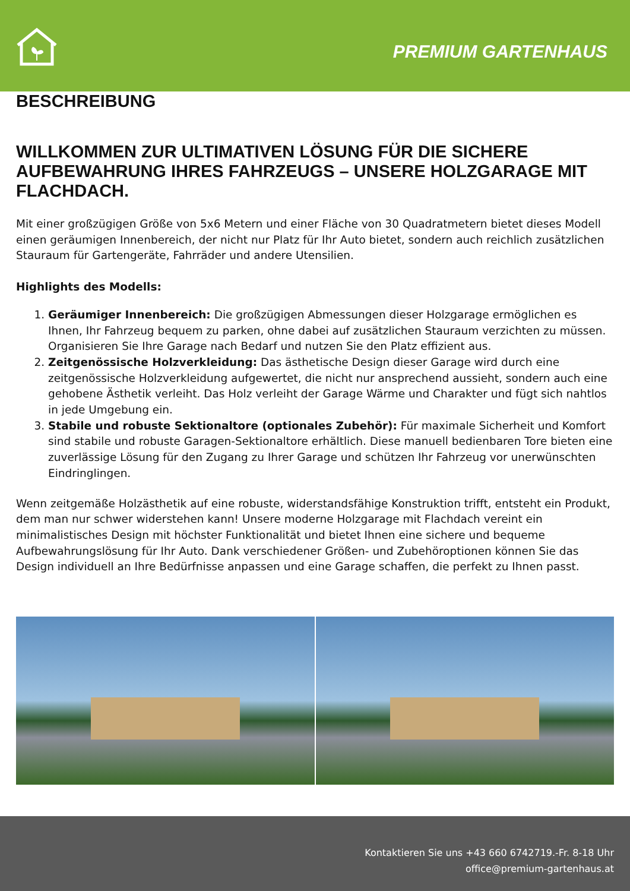PREMIUM GARTENHAUS
BESCHREIBUNG
WILLKOMMEN ZUR ULTIMATIVEN LÖSUNG FÜR DIE SICHERE AUFBEWAHRUNG IHRES FAHRZEUGS – UNSERE HOLZGARAGE MIT FLACHDACH.
Mit einer großzügigen Größe von 5x6 Metern und einer Fläche von 30 Quadratmetern bietet dieses Modell einen geräumigen Innenbereich, der nicht nur Platz für Ihr Auto bietet, sondern auch reichlich zusätzlichen Stauraum für Gartengeräte, Fahrräder und andere Utensilien.
Highlights des Modells:
1. Geräumiger Innenbereich: Die großzügigen Abmessungen dieser Holzgarage ermöglichen es Ihnen, Ihr Fahrzeug bequem zu parken, ohne dabei auf zusätzlichen Stauraum verzichten zu müssen. Organisieren Sie Ihre Garage nach Bedarf und nutzen Sie den Platz effizient aus.
2. Zeitgenössische Holzverkleidung: Das ästhetische Design dieser Garage wird durch eine zeitgenössische Holzverkleidung aufgewertet, die nicht nur ansprechend aussieht, sondern auch eine gehobene Ästhetik verleiht. Das Holz verleiht der Garage Wärme und Charakter und fügt sich nahtlos in jede Umgebung ein.
3. Stabile und robuste Sektionaltore (optionales Zubehör): Für maximale Sicherheit und Komfort sind stabile und robuste Garagen-Sektionaltore erhältlich. Diese manuell bedienbaren Tore bieten eine zuverlässige Lösung für den Zugang zu Ihrer Garage und schützen Ihr Fahrzeug vor unerwünschten Eindringlingen.
Wenn zeitgemäße Holzästhetik auf eine robuste, widerstandsfähige Konstruktion trifft, entsteht ein Produkt, dem man nur schwer widerstehen kann! Unsere moderne Holzgarage mit Flachdach vereint ein minimalistisches Design mit höchster Funktionalität und bietet Ihnen eine sichere und bequeme Aufbewahrungslösung für Ihr Auto. Dank verschiedener Größen- und Zubehöroptionen können Sie das Design individuell an Ihre Bedürfnisse anpassen und eine Garage schaffen, die perfekt zu Ihnen passt.
Kontaktieren Sie uns +43 660 6742719.-Fr. 8-18 Uhr
office@premium-gartenhaus.at